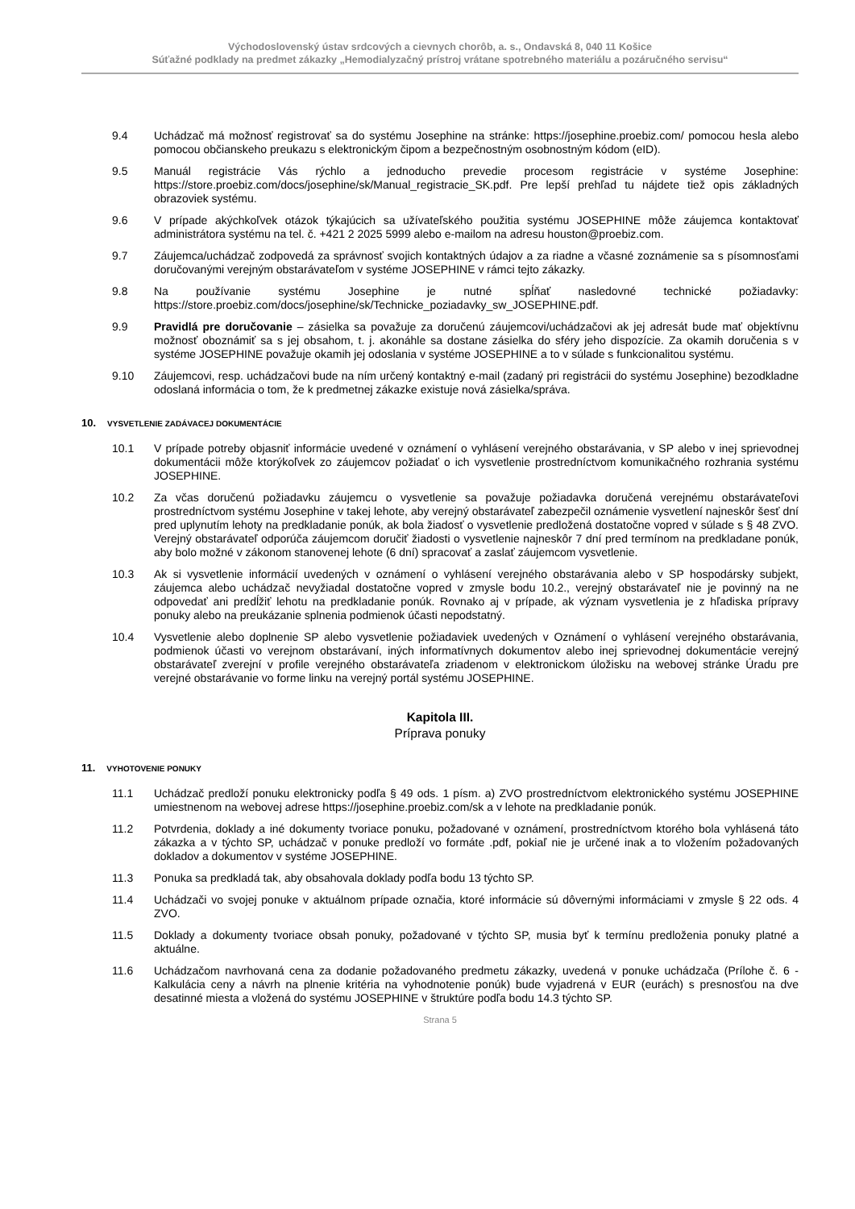Východoslovenský ústav srdcových a cievnych chorôb, a. s., Ondavská 8, 040 11 Košice
Súťažné podklady na predmet zákazky „Hemodialyzačný prístroj vrátane spotrebného materiálu a pozáručného servisu“
9.4 Uchádzač má možnosť registrovať sa do systému Josephine na stránke: https://josephine.proebiz.com/ pomocou hesla alebo pomocou občianskeho preukazu s elektronickým čipom a bezpečnostným osobnostným kódom (eID).
9.5 Manuál registrácie Vás rýchlo a jednoducho prevedie procesom registrácie v systéme Josephine: https://store.proebiz.com/docs/josephine/sk/Manual_registracie_SK.pdf. Pre lepší prehľad tu nájdete tiež opis základných obrazoviek systému.
9.6 V prípade akýchkoľvek otázok týkajúcich sa užívateľského použitia systému JOSEPHINE môže záujemca kontaktovať administrátora systému na tel. č. +421 2 2025 5999 alebo e-mailom na adresu houston@proebiz.com.
9.7 Záujemca/uchádzač zodpovedá za správnosť svojich kontaktných údajov a za riadne a včasné zoznámenie sa s písomnosťami doručovanými verejným obstarávateľom v systéme JOSEPHINE v rámci tejto zákazky.
9.8 Na používanie systému Josephine je nutné spĺňať nasledovné technické požiadavky: https://store.proebiz.com/docs/josephine/sk/Technicke_poziadavky_sw_JOSEPHINE.pdf.
9.9 Pravidlá pre doručovanie – zásielka sa považuje za doručenú záujemcovi/uchádzačovi ak jej adresát bude mať objektívnu možnosť oboznámiť sa s jej obsahom, t. j. akonáhle sa dostane zásielka do sféry jeho dispozície. Za okamih doručenia s v systéme JOSEPHINE považuje okamih jej odoslania v systéme JOSEPHINE a to v súlade s funkcionalitou systému.
9.10 Záujemcovi, resp. uchádzačovi bude na ním určený kontaktný e-mail (zadaný pri registrácii do systému Josephine) bezodkladne odoslaná informácia o tom, že k predmetnej zákazke existuje nová zásielka/správa.
10. VYSVETLENIE ZADÁVACEJ DOKUMENTÁCIE
10.1 V prípade potreby objasniť informácie uvedené v oznámení o vyhlásení verejného obstarávania, v SP alebo v inej sprievodnej dokumentácii môže ktorýkoľvek zo záujemcov požiadať o ich vysvetlenie prostredníctvom komunikačného rozhrania systému JOSEPHINE.
10.2 Za včas doručenú požiadavku záujemcu o vysvetlenie sa považuje požiadavka doručená verejnému obstarávateľovi prostredníctvom systému Josephine v takej lehote, aby verejný obstarávateľ zabezpečil oznámenie vysvetlení najneskôr šesť dní pred uplynutím lehoty na predkladanie ponúk, ak bola žiadosť o vysvetlenie predložená dostatočne vopred v súlade s § 48 ZVO. Verejný obstarávateľ odporúča záujemcom doručiť žiadosti o vysvetlenie najneskôr 7 dní pred termínom na predkladane ponúk, aby bolo možné v zákonom stanovenej lehote (6 dní) spracovať a zaslať záujemcom vysvetlenie.
10.3 Ak si vysvetlenie informácií uvedených v oznámení o vyhlásení verejného obstarávania alebo v SP hospodársky subjekt, záujemca alebo uchádzač nevyžiadal dostatočne vopred v zmysle bodu 10.2., verejný obstarávateľ nie je povinný na ne odpovedať ani predĺžiť lehotu na predkladanie ponúk. Rovnako aj v prípade, ak význam vysvetlenia je z hľadiska prípravy ponuky alebo na preukázanie splnenia podmienok účasti nepodstatný.
10.4 Vysvetlenie alebo doplnenie SP alebo vysvetlenie požiadaviek uvedených v Oznámení o vyhlásení verejného obstarávania, podmienok účasti vo verejnom obstarávaní, iných informatívnych dokumentov alebo inej sprievodnej dokumentácie verejný obstarávateľ zverejní v profile verejného obstarávateľa zriadenom v elektronickom úložisku na webovej stránke Úradu pre verejné obstarávanie vo forme linku na verejný portál systému JOSEPHINE.
Kapitola III.
Príprava ponuky
11. VYHOTOVENIE PONUKY
11.1 Uchádzač predloží ponuku elektronicky podľa § 49 ods. 1 písm. a) ZVO prostredníctvom elektronického systému JOSEPHINE umiestnenom na webovej adrese https://josephine.proebiz.com/sk a v lehote na predkladanie ponúk.
11.2 Potvrdenia, doklady a iné dokumenty tvoriace ponuku, požadované v oznámení, prostredníctvom ktorého bola vyhlásená táto zákazka a v týchto SP, uchádzač v ponuke predloží vo formáte .pdf, pokiaľ nie je určené inak a to vložením požadovaných dokladov a dokumentov v systéme JOSEPHINE.
11.3 Ponuka sa predkladá tak, aby obsahovala doklady podľa bodu 13 týchto SP.
11.4 Uchádzači vo svojej ponuke v aktuálnom prípade označia, ktoré informácie sú dôvernými informáciami v zmysle § 22 ods. 4 ZVO.
11.5 Doklady a dokumenty tvoriace obsah ponuky, požadované v týchto SP, musia byť k termínu predloženia ponuky platné a aktuálne.
11.6 Uchádzačom navrhovaná cena za dodanie požadovaného predmetu zákazky, uvedená v ponuke uchádzača (Prílohe č. 6 - Kalkulácia ceny a návrh na plnenie kritéria na vyhodnotenie ponúk) bude vyjadrená v EUR (eurách) s presnosťou na dve desatinné miesta a vložená do systému JOSEPHINE v štruktúre podľa bodu 14.3 týchto SP.
Strana 5